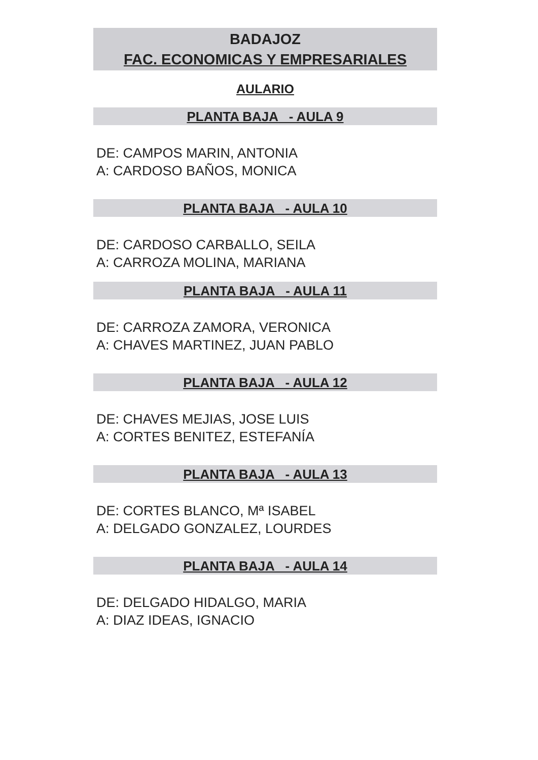BADAJOZ
FAC. ECONOMICAS Y EMPRESARIALES
AULARIO
PLANTA BAJA - AULA 9
DE: CAMPOS MARIN, ANTONIA
A: CARDOSO BAÑOS, MONICA
PLANTA BAJA - AULA 10
DE: CARDOSO CARBALLO, SEILA
A: CARROZA MOLINA, MARIANA
PLANTA BAJA - AULA 11
DE: CARROZA ZAMORA, VERONICA
A: CHAVES MARTINEZ, JUAN PABLO
PLANTA BAJA - AULA 12
DE: CHAVES MEJIAS, JOSE LUIS
A: CORTES BENITEZ, ESTEFANÍA
PLANTA BAJA - AULA 13
DE: CORTES BLANCO, Mª ISABEL
A: DELGADO GONZALEZ, LOURDES
PLANTA BAJA - AULA 14
DE: DELGADO HIDALGO, MARIA
A: DIAZ IDEAS, IGNACIO